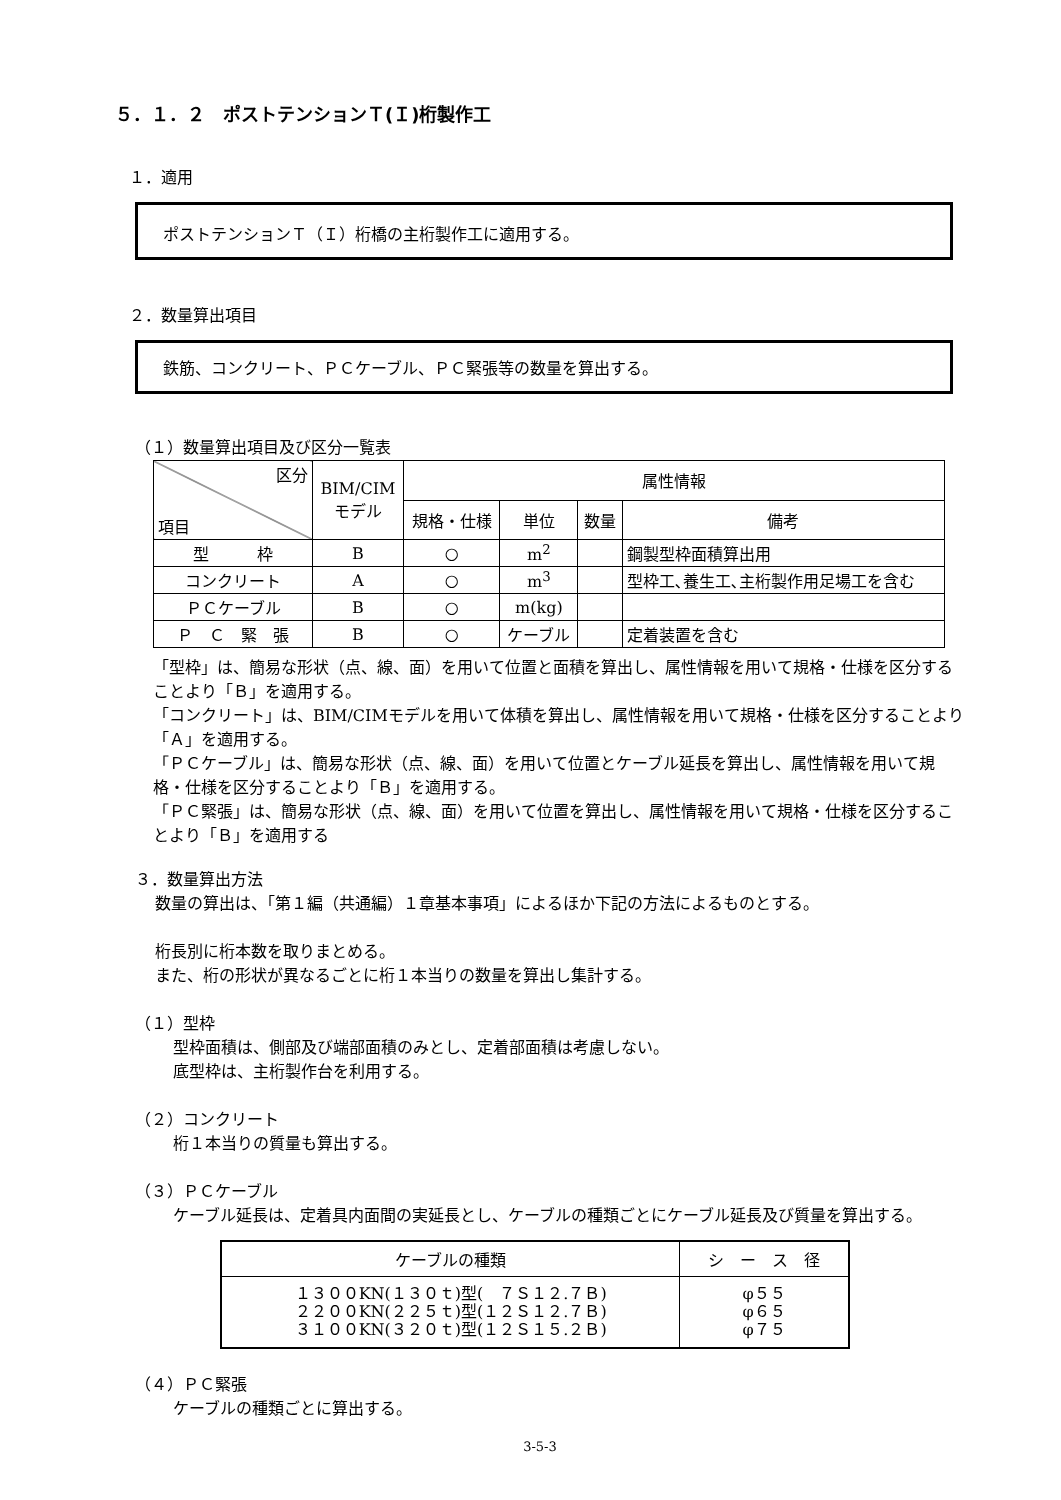５．１．２　ポストテンションＴ(Ｉ)桁製作工
１．適用
ポストテンションＴ（Ｉ）桁橋の主桁製作工に適用する。
２．数量算出項目
鉄筋、コンクリート、ＰＣケーブル、ＰＣ緊張等の数量を算出する。
（１）数量算出項目及び区分一覧表
| 区分 項目 | BIM/CIM モデル | 属性情報 | | | |
| --- | --- | --- | --- | --- | --- |
| | | 規格・仕様 | 単位 | 数量 | 備考 |
| 型 枠 | B | ○ | m<sup>2</sup> | | 鋼製型枠面積算出用 |
| コンクリート | A | ○ | m<sup>3</sup> | | 型枠工､養生工､主桁製作用足場工を含む |
| ＰＣケーブル | B | ○ | m(kg) | | |
| Ｐ Ｃ 緊 張 | B | ○ | ケーブル | | 定着装置を含む |
「型枠」は、簡易な形状（点、線、面）を用いて位置と面積を算出し、属性情報を用いて規格・仕様を区分することより「Ｂ」を適用する。
「コンクリート」は、BIM/CIMモデルを用いて体積を算出し、属性情報を用いて規格・仕様を区分することより「Ａ」を適用する。
「ＰＣケーブル」は、簡易な形状（点、線、面）を用いて位置とケーブル延長を算出し、属性情報を用いて規格・仕様を区分することより「Ｂ」を適用する。
「ＰＣ緊張」は、簡易な形状（点、線、面）を用いて位置を算出し、属性情報を用いて規格・仕様を区分することより「Ｂ」を適用する
３．数量算出方法
数量の算出は、「第１編（共通編）１章基本事項」によるほか下記の方法によるものとする。
桁長別に桁本数を取りまとめる。
また、桁の形状が異なるごとに桁１本当りの数量を算出し集計する。
（１）型枠
型枠面積は、側部及び端部面積のみとし、定着部面積は考慮しない。
底型枠は、主桁製作台を利用する。
（２）コンクリート
桁１本当りの質量も算出する。
（３）ＰＣケーブル
ケーブル延長は、定着具内面間の実延長とし、ケーブルの種類ごとにケーブル延長及び質量を算出する。
| ケーブルの種類 | シ ー ス 径 |
| --- | --- |
| １３００KN(１３０ｔ)型( ７Ｓ１２.７Ｂ) ２２００KN(２２５ｔ)型(１２Ｓ１２.７Ｂ) ３１００KN(３２０ｔ)型(１２Ｓ１５.２Ｂ) | φ５５ φ６５ φ７５ |
（４）ＰＣ緊張
ケーブルの種類ごとに算出する。
3-5-3